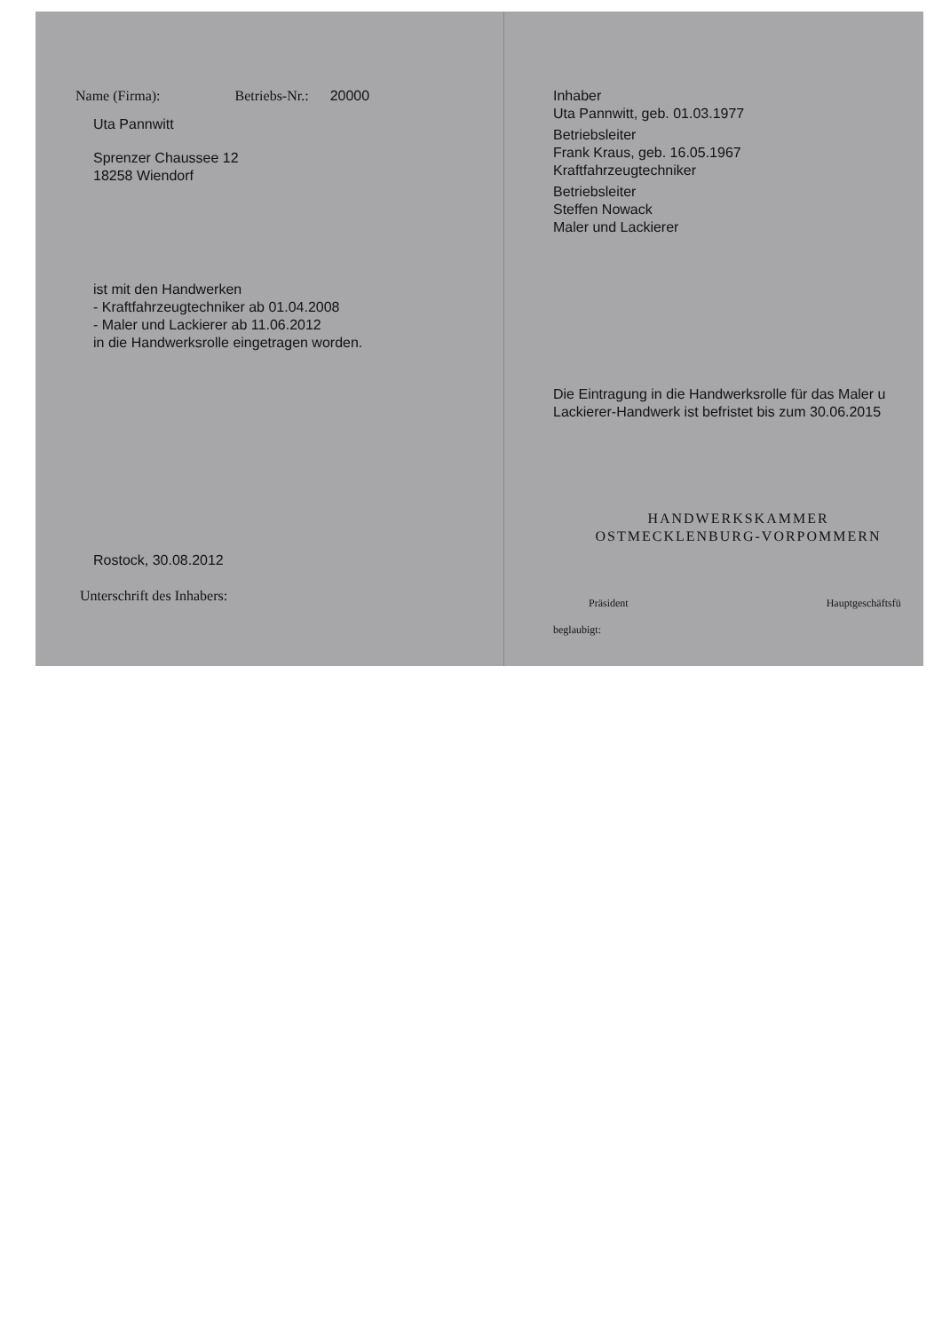Name (Firma): Betriebs-Nr.: 20000
Uta Pannwitt
Sprenzer Chaussee 12
18258 Wiendorf
ist mit den Handwerken
- Kraftfahrzeugtechniker ab 01.04.2008
- Maler und Lackierer ab 11.06.2012
in die Handwerksrolle eingetragen worden.
Rostock, 30.08.2012
Unterschrift des Inhabers:
Inhaber
Uta Pannwitt, geb. 01.03.1977
Betriebsleiter
Frank Kraus, geb. 16.05.1967
Kraftfahrzeugtechniker
Betriebsleiter
Steffen Nowack
Maler und Lackierer
Die Eintragung in die Handwerksrolle für das Maler u
Lackierer-Handwerk ist befristet bis zum 30.06.2015
HANDWERKSKAMMER
OSTMECKLENBURG-VORPOMMERN
Präsident Hauptgeschäftsfü
beglaubigt: